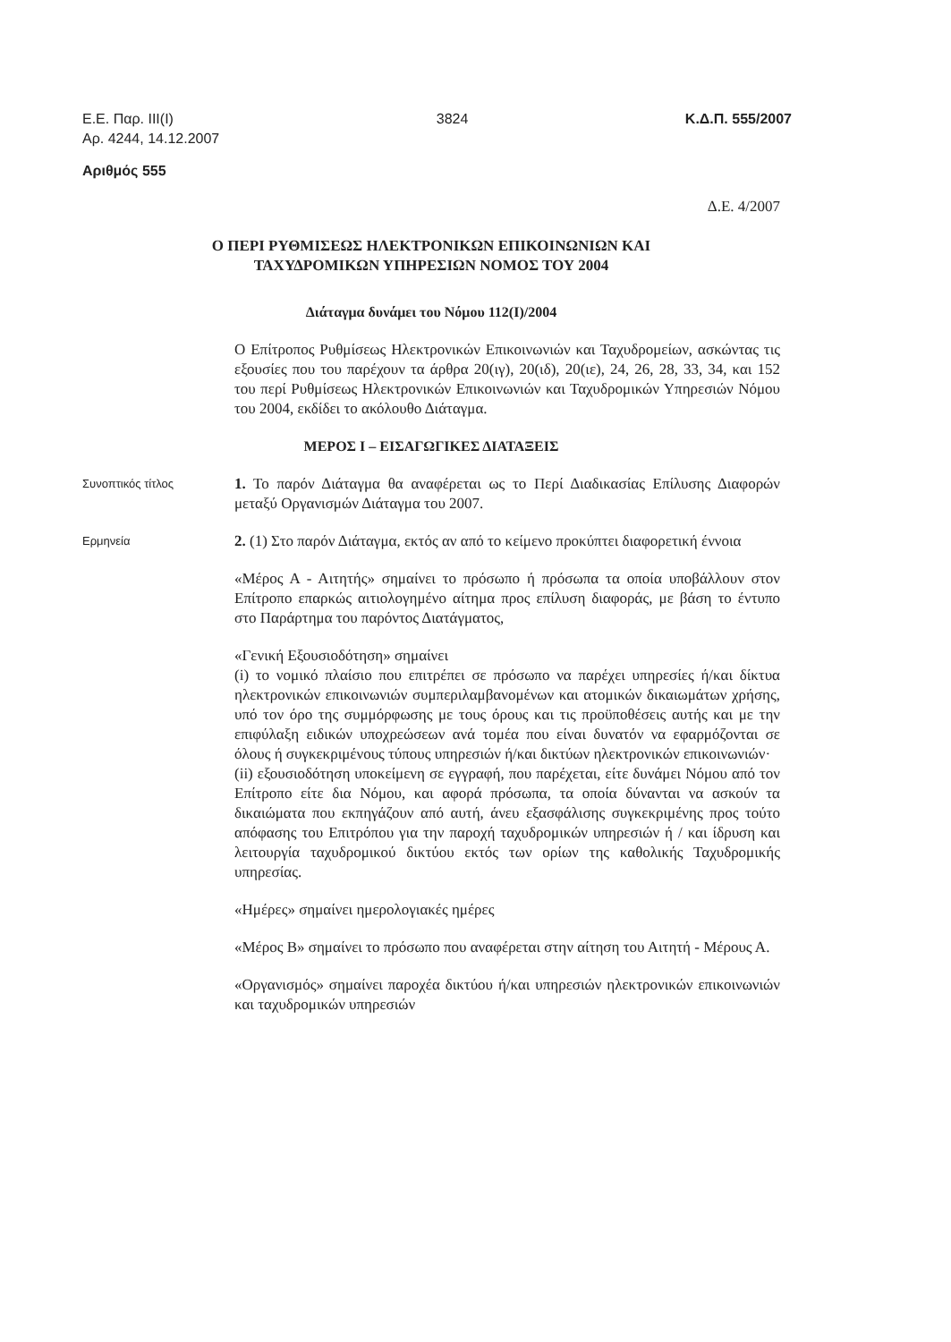Ε.Ε. Παρ. ΙΙΙ(Ι)
Αρ. 4244, 14.12.2007 3824 Κ.Δ.Π. 555/2007
Αριθμός 555
Δ.Ε. 4/2007
Ο ΠΕΡΙ ΡΥΘΜΙΣΕΩΣ ΗΛΕΚΤΡΟΝΙΚΩΝ ΕΠΙΚΟΙΝΩΝΙΩΝ ΚΑΙ
ΤΑΧΥΔΡΟΜΙΚΩΝ ΥΠΗΡΕΣΙΩΝ ΝΟΜΟΣ ΤΟΥ 2004
Διάταγμα δυνάμει του Νόμου 112(Ι)/2004
Ο Επίτροπος Ρυθμίσεως Ηλεκτρονικών Επικοινωνιών και Ταχυδρομείων, ασκώντας τις εξουσίες που του παρέχουν τα άρθρα 20(ιγ), 20(ιδ), 20(ιε), 24, 26, 28, 33, 34, και 152 του περί Ρυθμίσεως Ηλεκτρονικών Επικοινωνιών και Ταχυδρομικών Υπηρεσιών Νόμου του 2004, εκδίδει το ακόλουθο Διάταγμα.
ΜΕΡΟΣ Ι – ΕΙΣΑΓΩΓΙΚΕΣ ΔΙΑΤΑΞΕΙΣ
Συνοπτικός τίτλος
1. Το παρόν Διάταγμα θα αναφέρεται ως το Περί Διαδικασίας Επίλυσης Διαφορών μεταξύ Οργανισμών Διάταγμα του 2007.
Ερμηνεία
2. (1) Στο παρόν Διάταγμα, εκτός αν από το κείμενο προκύπτει διαφορετική έννοια
«Μέρος Α - Αιτητής» σημαίνει το πρόσωπο ή πρόσωπα τα οποία υποβάλλουν στον Επίτροπο επαρκώς αιτιολογημένο αίτημα προς επίλυση διαφοράς, με βάση το έντυπο στο Παράρτημα του παρόντος Διατάγματος,
«Γενική Εξουσιοδότηση» σημαίνει
(i) το νομικό πλαίσιο που επιτρέπει σε πρόσωπο να παρέχει υπηρεσίες ή/και δίκτυα ηλεκτρονικών επικοινωνιών συμπεριλαμβανομένων και ατομικών δικαιωμάτων χρήσης, υπό τον όρο της συμμόρφωσης με τους όρους και τις προϋποθέσεις αυτής και με την επιφύλαξη ειδικών υποχρεώσεων ανά τομέα που είναι δυνατόν να εφαρμόζονται σε όλους ή συγκεκριμένους τύπους υπηρεσιών ή/και δικτύων ηλεκτρονικών επικοινωνιών·
(ii) εξουσιοδότηση υποκείμενη σε εγγραφή, που παρέχεται, είτε δυνάμει Νόμου από τον Επίτροπο είτε δια Νόμου, και αφορά πρόσωπα, τα οποία δύνανται να ασκούν τα δικαιώματα που εκπηγάζουν από αυτή, άνευ εξασφάλισης συγκεκριμένης προς τούτο απόφασης του Επιτρόπου για την παροχή ταχυδρομικών υπηρεσιών ή / και ίδρυση και λειτουργία ταχυδρομικού δικτύου εκτός των ορίων της καθολικής Ταχυδρομικής υπηρεσίας.
«Ημέρες» σημαίνει ημερολογιακές ημέρες
«Μέρος Β» σημαίνει το πρόσωπο που αναφέρεται στην αίτηση του Αιτητή - Μέρους Α.
«Οργανισμός» σημαίνει παροχέα δικτύου ή/και υπηρεσιών ηλεκτρονικών επικοινωνιών και ταχυδρομικών υπηρεσιών